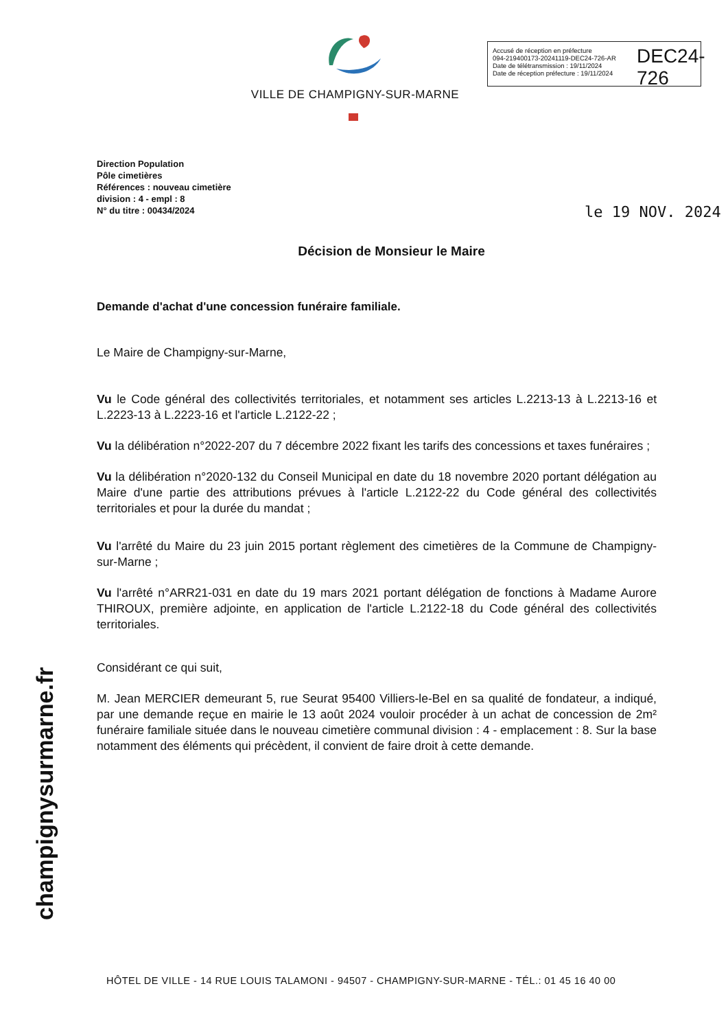VILLE DE CHAMPIGNY-SUR-MARNE
Accusé de réception en préfecture
094-219400173-20241119-DEC24-726-AR
Date de télétransmission : 19/11/2024
Date de réception préfecture : 19/11/2024
DEC24-726
Direction Population
Pôle cimetières
Références : nouveau cimetière
division : 4 - empl : 8
N° du titre : 00434/2024
le 19 NOV. 2024
Décision de Monsieur le Maire
Demande d'achat d'une concession funéraire familiale.
Le Maire de Champigny-sur-Marne,
Vu le Code général des collectivités territoriales, et notamment ses articles L.2213-13 à L.2213-16 et L.2223-13 à L.2223-16 et l'article L.2122-22 ;
Vu la délibération n°2022-207 du 7 décembre 2022 fixant les tarifs des concessions et taxes funéraires ;
Vu la délibération n°2020-132 du Conseil Municipal en date du 18 novembre 2020 portant délégation au Maire d'une partie des attributions prévues à l'article L.2122-22 du Code général des collectivités territoriales et pour la durée du mandat ;
Vu l'arrêté du Maire du 23 juin 2015 portant règlement des cimetières de la Commune de Champigny-sur-Marne ;
Vu l'arrêté n°ARR21-031 en date du 19 mars 2021 portant délégation de fonctions à Madame Aurore THIROUX, première adjointe, en application de l'article L.2122-18 du Code général des collectivités territoriales.
Considérant ce qui suit,
M. Jean MERCIER demeurant 5, rue Seurat 95400 Villiers-le-Bel en sa qualité de fondateur, a indiqué, par une demande reçue en mairie le 13 août 2024 vouloir procéder à un achat de concession de 2m² funéraire familiale située dans le nouveau cimetière communal division : 4 - emplacement : 8. Sur la base notamment des éléments qui précèdent, il convient de faire droit à cette demande.
champignysurmarne.fr
HÔTEL DE VILLE - 14 RUE LOUIS TALAMONI - 94507 - CHAMPIGNY-SUR-MARNE - TÉL.: 01 45 16 40 00